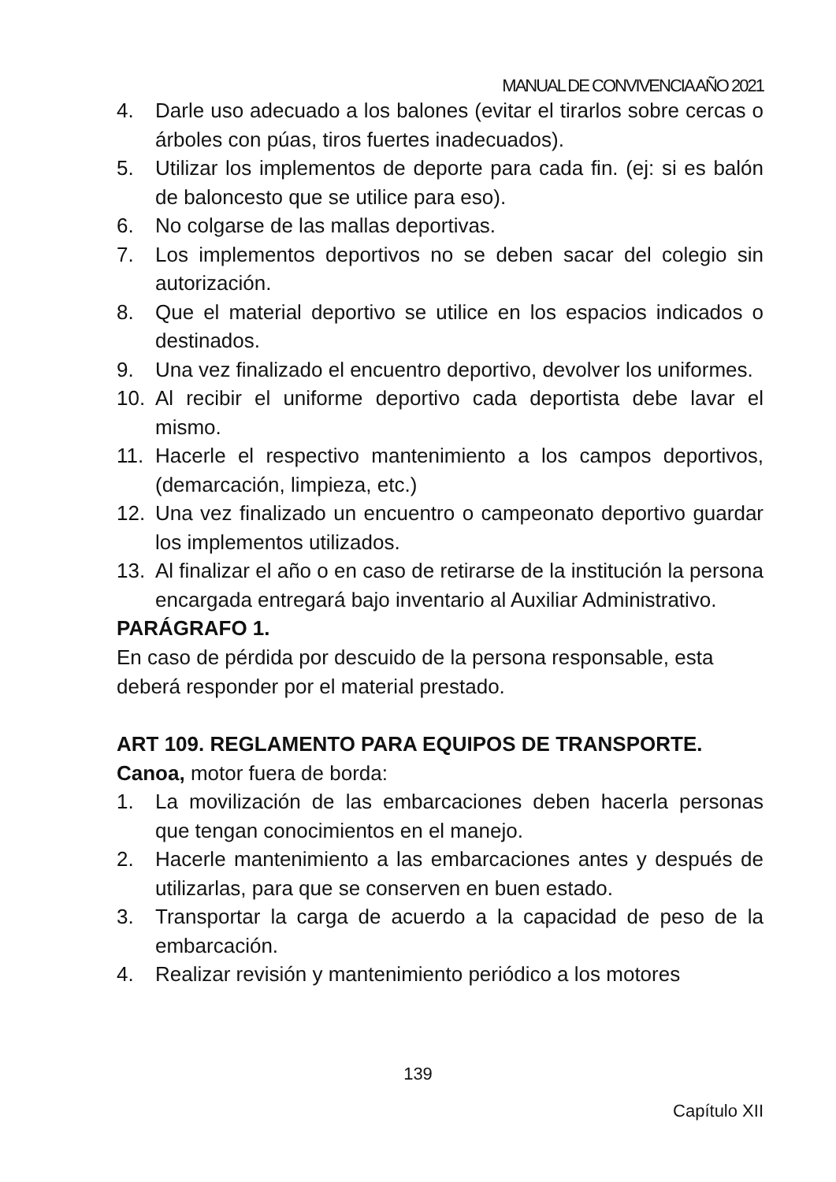MANUAL DE CONVIVENCIA AÑO 2021
4. Darle uso adecuado a los balones (evitar el tirarlos sobre cercas o árboles con púas, tiros fuertes inadecuados).
5. Utilizar los implementos de deporte para cada fin. (ej: si es balón de baloncesto que se utilice para eso).
6. No colgarse de las mallas deportivas.
7. Los implementos deportivos no se deben sacar del colegio sin autorización.
8. Que el material deportivo se utilice en los espacios indicados o destinados.
9. Una vez finalizado el encuentro deportivo, devolver los uniformes.
10. Al recibir el uniforme deportivo cada deportista debe lavar el mismo.
11. Hacerle el respectivo mantenimiento a los campos deportivos, (demarcación, limpieza, etc.)
12. Una vez finalizado un encuentro o campeonato deportivo guardar los implementos utilizados.
13. Al finalizar el año o en caso de retirarse de la institución la persona encargada entregará bajo inventario al Auxiliar Administrativo.
PARÁGRAFO 1.
En caso de pérdida por descuido de la persona responsable, esta deberá responder por el material prestado.
ART 109. REGLAMENTO PARA EQUIPOS DE TRANSPORTE.
Canoa, motor fuera de borda:
1. La movilización de las embarcaciones deben hacerla personas que tengan conocimientos en el manejo.
2. Hacerle mantenimiento a las embarcaciones antes y después de utilizarlas, para que se conserven en buen estado.
3. Transportar la carga de acuerdo a la capacidad de peso de la embarcación.
4. Realizar revisión y mantenimiento periódico a los motores
139
Capítulo XII